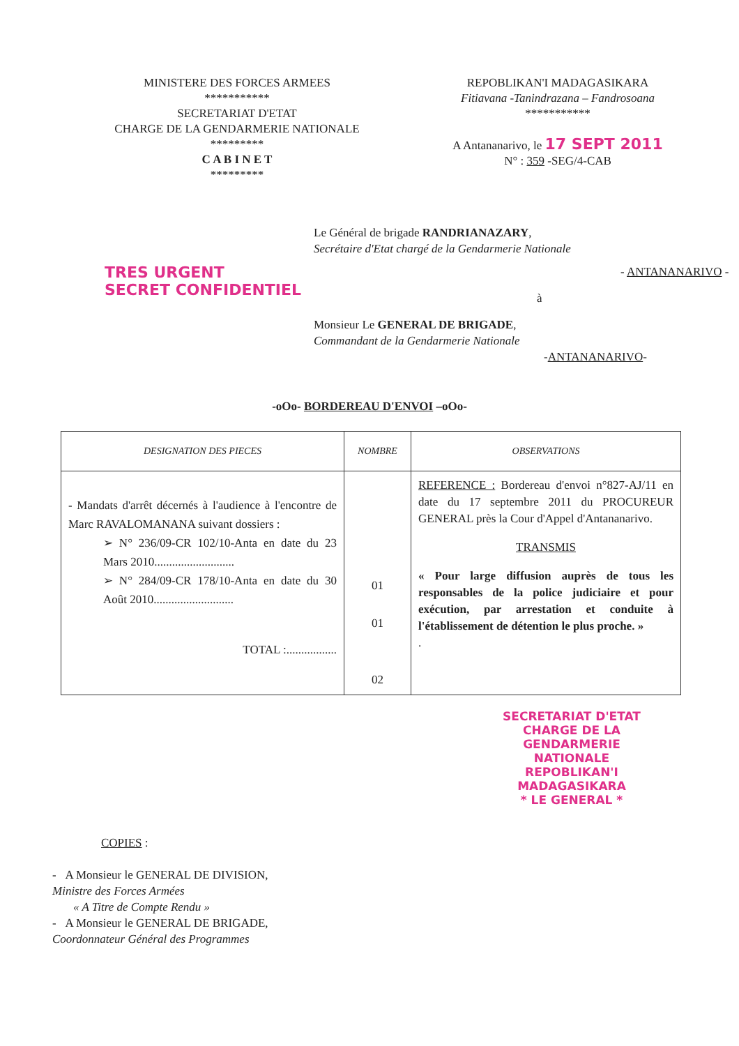MINISTERE DES FORCES ARMEES
***********
SECRETARIAT D'ETAT
CHARGE DE LA GENDARMERIE NATIONALE
*********
C A B I N E T
*********
REPOBLIKAN'I MADAGASIKARA
Fitiavana -Tanindrazana – Fandrosoana
***********
A Antananarivo, le 17 SEPT 2011
N° : 359 -SEG/4-CAB
Le Général de brigade RANDRIANAZARY,
Secrétaire d'Etat chargé de la Gendarmerie Nationale
TRES URGENT
SECRET CONFIDENTIEL
- ANTANANARIVO -
à
Monsieur Le GENERAL DE BRIGADE,
Commandant de la Gendarmerie Nationale
-ANTANANARIVO-
-oOo- BORDEREAU D'ENVOI –oOo-
| DESIGNATION DES PIECES | NOMBRE | OBSERVATIONS |
| --- | --- | --- |
| - Mandats d'arrêt décernés à l'audience à l'encontre de Marc RAVALOMANANA suivant dossiers : ➢ N° 236/09-CR 102/10-Anta en date du 23 Mars 2010........................... ➢ N° 284/09-CR 178/10-Anta en date du 30 Août 2010........................... TOTAL :................. | 01 01 02 | REFERENCE : Bordereau d'envoi n°827-AJ/11 en date du 17 septembre 2011 du PROCUREUR GENERAL près la Cour d'Appel d'Antananarivo. TRANSMIS « Pour large diffusion auprès de tous les responsables de la police judiciaire et pour exécution, par arrestation et conduite à l'établissement de détention le plus proche. » . |
SECRETARIAT D'ETAT CHARGE DE LA GENDARMERIE NATIONALE
REPOBLIKAN'I MADAGASIKARA
* LE GENERAL *
COPIES :
- A Monsieur le GENERAL DE DIVISION,
Ministre des Forces Armées
« A Titre de Compte Rendu »
- A Monsieur le GENERAL DE BRIGADE,
Coordonnateur Général des Programmes